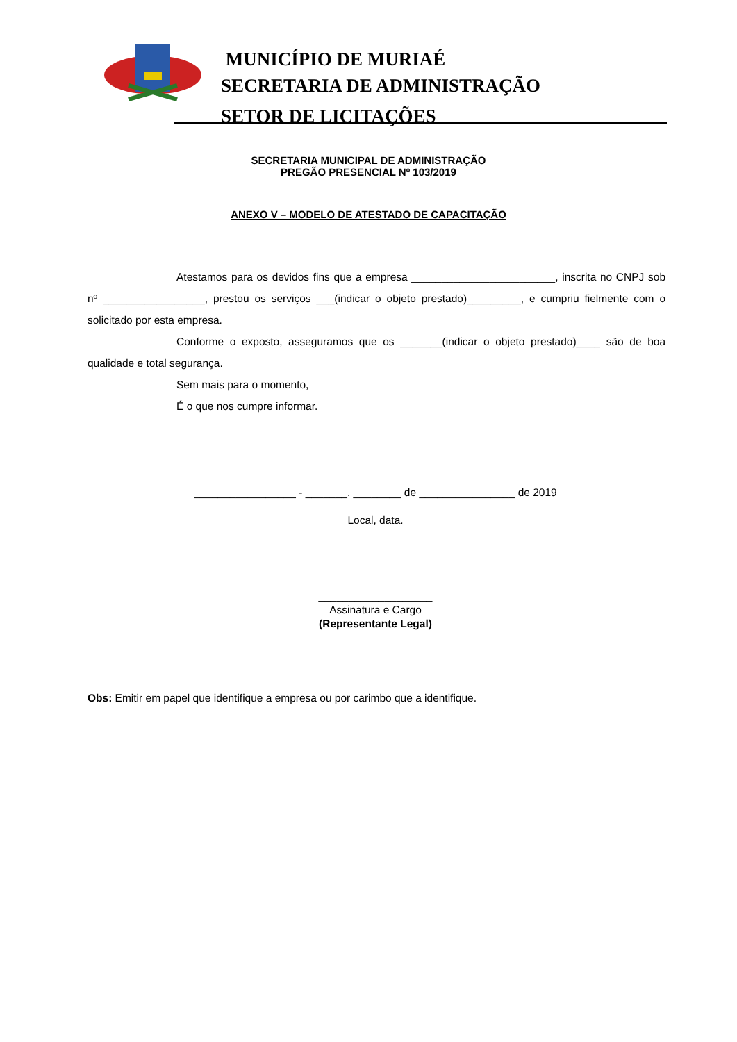MUNICÍPIO DE MURIAÉ
SECRETARIA DE ADMINISTRAÇÃO
SETOR DE LICITAÇÕES
SECRETARIA MUNICIPAL DE ADMINISTRAÇÃO
PREGÃO PRESENCIAL Nº 103/2019
ANEXO V – MODELO DE ATESTADO DE CAPACITAÇÃO
Atestamos para os devidos fins que a empresa ________________________, inscrita no CNPJ sob nº _________________, prestou os serviços ___(indicar o objeto prestado)_________, e cumpriu fielmente com o solicitado por esta empresa.
Conforme o exposto, asseguramos que os _______(indicar o objeto prestado)____ são de boa qualidade e total segurança.
Sem mais para o momento,
É o que nos cumpre informar.
_________________ - _______, ________ de ________________ de 2019
Local, data.
___________________
Assinatura e Cargo
(Representante Legal)
Obs: Emitir em papel que identifique a empresa ou por carimbo que a identifique.